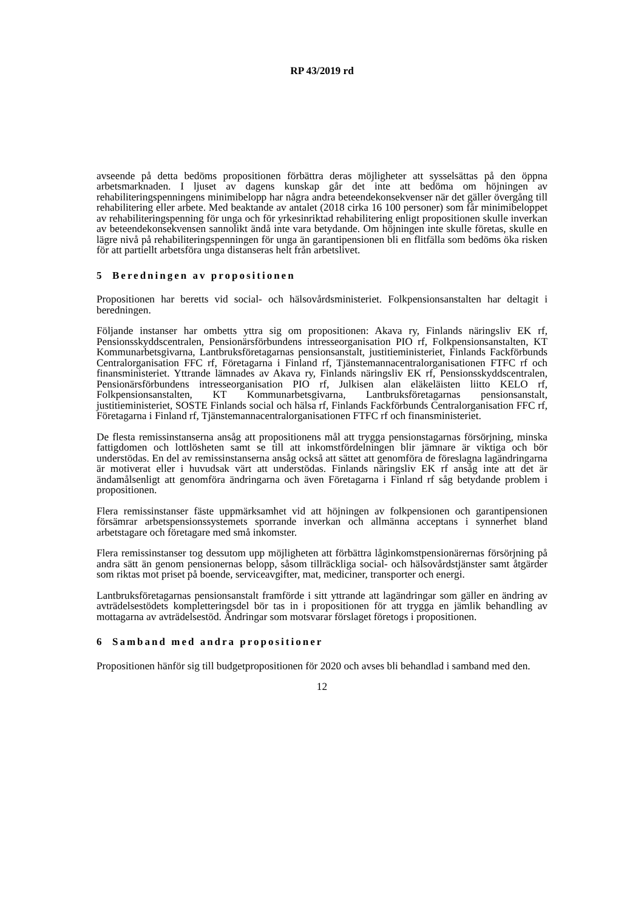RP 43/2019 rd
avseende på detta bedöms propositionen förbättra deras möjligheter att sysselsättas på den öppna arbetsmarknaden. I ljuset av dagens kunskap går det inte att bedöma om höjningen av rehabiliteringspenningens minimibelopp har några andra beteendekonsekvenser när det gäller övergång till rehabilitering eller arbete. Med beaktande av antalet (2018 cirka 16 100 personer) som får minimibeloppet av rehabiliteringspenning för unga och för yrkesinriktad rehabilitering enligt propositionen skulle inverkan av beteendekonsekvensen sannolikt ändå inte vara betydande. Om höjningen inte skulle företas, skulle en lägre nivå på rehabiliteringspenningen för unga än garantipensionen bli en flitfälla som bedöms öka risken för att partiellt arbetsföra unga distanseras helt från arbetslivet.
5 Beredningen av propositionen
Propositionen har beretts vid social- och hälsovårdsministeriet. Folkpensionsanstalten har deltagit i beredningen.
Följande instanser har ombetts yttra sig om propositionen: Akava ry, Finlands näringsliv EK rf, Pensionsskyddscentralen, Pensionärsförbundens intresseorganisation PIO rf, Folkpensionsanstalten, KT Kommunarbetsgivarna, Lantbruksföretagarnas pensionsanstalt, justitieministeriet, Finlands Fackförbunds Centralorganisation FFC rf, Företagarna i Finland rf, Tjänstemannacentralorganisationen FTFC rf och finansministeriet. Yttrande lämnades av Akava ry, Finlands näringsliv EK rf, Pensionsskyddscentralen, Pensionärsförbundens intresseorganisation PIO rf, Julkisen alan eläkeläisten liitto KELO rf, Folkpensionsanstalten, KT Kommunarbetsgivarna, Lantbruksföretagarnas pensionsanstalt, justitieministeriet, SOSTE Finlands social och hälsa rf, Finlands Fackförbunds Centralorganisation FFC rf, Företagarna i Finland rf, Tjänstemannacentralorganisationen FTFC rf och finansministeriet.
De flesta remissinstanserna ansåg att propositionens mål att trygga pensionstagarnas försörjning, minska fattigdomen och lottlösheten samt se till att inkomstfördelningen blir jämnare är viktiga och bör understödas. En del av remissinstanserna ansåg också att sättet att genomföra de föreslagna lagändringarna är motiverat eller i huvudsak värt att understödas. Finlands näringsliv EK rf ansåg inte att det är ändamålsenligt att genomföra ändringarna och även Företagarna i Finland rf såg betydande problem i propositionen.
Flera remissinstanser fäste uppmärksamhet vid att höjningen av folkpensionen och garantipensionen försämrar arbetspensionssystemets sporrande inverkan och allmänna acceptans i synnerhet bland arbetstagare och företagare med små inkomster.
Flera remissinstanser tog dessutom upp möjligheten att förbättra låginkomstpensionärernas försörjning på andra sätt än genom pensionernas belopp, såsom tillräckliga social- och hälsovårdstjänster samt åtgärder som riktas mot priset på boende, serviceavgifter, mat, mediciner, transporter och energi.
Lantbruksföretagarnas pensionsanstalt framförde i sitt yttrande att lagändringar som gäller en ändring av avträdelsestödets kompletteringsdel bör tas in i propositionen för att trygga en jämlik behandling av mottagarna av avträdelsestöd. Ändringar som motsvarar förslaget företogs i propositionen.
6 Samband med andra propositioner
Propositionen hänför sig till budgetpropositionen för 2020 och avses bli behandlad i samband med den.
12